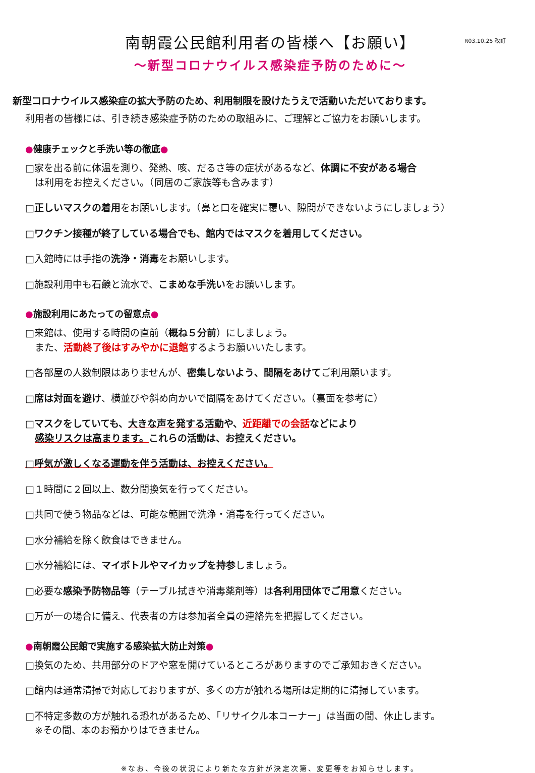R03.10.25 改訂
南朝霞公民館利用者の皆様へ【お願い】
～新型コロナウイルス感染症予防のために～
新型コロナウイルス感染症の拡大予防のため、利用制限を設けたうえで活動いただいております。
利用者の皆様には、引き続き感染症予防のための取組みに、ご理解とご協力をお願いします。
●健康チェックと手洗い等の徹底●
□家を出る前に体温を測り、発熱、咳、だるさ等の症状があるなど、体調に不安がある場合
　は利用をお控えください。（同居のご家族等も含みます）
□正しいマスクの着用をお願いします。（鼻と口を確実に覆い、隙間ができないようにしましょう）
□ワクチン接種が終了している場合でも、館内ではマスクを着用してください。
□入館時には手指の洗浄・消毒をお願いします。
□施設利用中も石鹸と流水で、こまめな手洗いをお願いします。
●施設利用にあたっての留意点●
□来館は、使用する時間の直前（概ね５分前）にしましょう。
　また、活動終了後はすみやかに退館するようお願いいたします。
□各部屋の人数制限はありませんが、密集しないよう、間隔をあけてご利用願います。
□席は対面を避け、横並びや斜め向かいで間隔をあけてください。（裏面を参考に）
□マスクをしていても、大きな声を発する活動や、近距離での会話などにより
　感染リスクは高まります。これらの活動は、お控えください。
□呼気が激しくなる運動を伴う活動は、お控えください。
□１時間に２回以上、数分間換気を行ってください。
□共同で使う物品などは、可能な範囲で洗浄・消毒を行ってください。
□水分補給を除く飲食はできません。
□水分補給には、マイボトルやマイカップを持参しましょう。
□必要な感染予防物品等（テーブル拭きや消毒薬剤等）は各利用団体でご用意ください。
□万が一の場合に備え、代表者の方は参加者全員の連絡先を把握してください。
●南朝霞公民館で実施する感染拡大防止対策●
□換気のため、共用部分のドアや窓を開けているところがありますのでご承知おきください。
□館内は通常清掃で対応しておりますが、多くの方が触れる場所は定期的に清掃しています。
□不特定多数の方が触れる恐れがあるため、「リサイクル本コーナー」は当面の間、休止します。
　※その間、本のお預かりはできません。
※なお、今後の状況により新たな方針が決定次第、変更等をお知らせします。